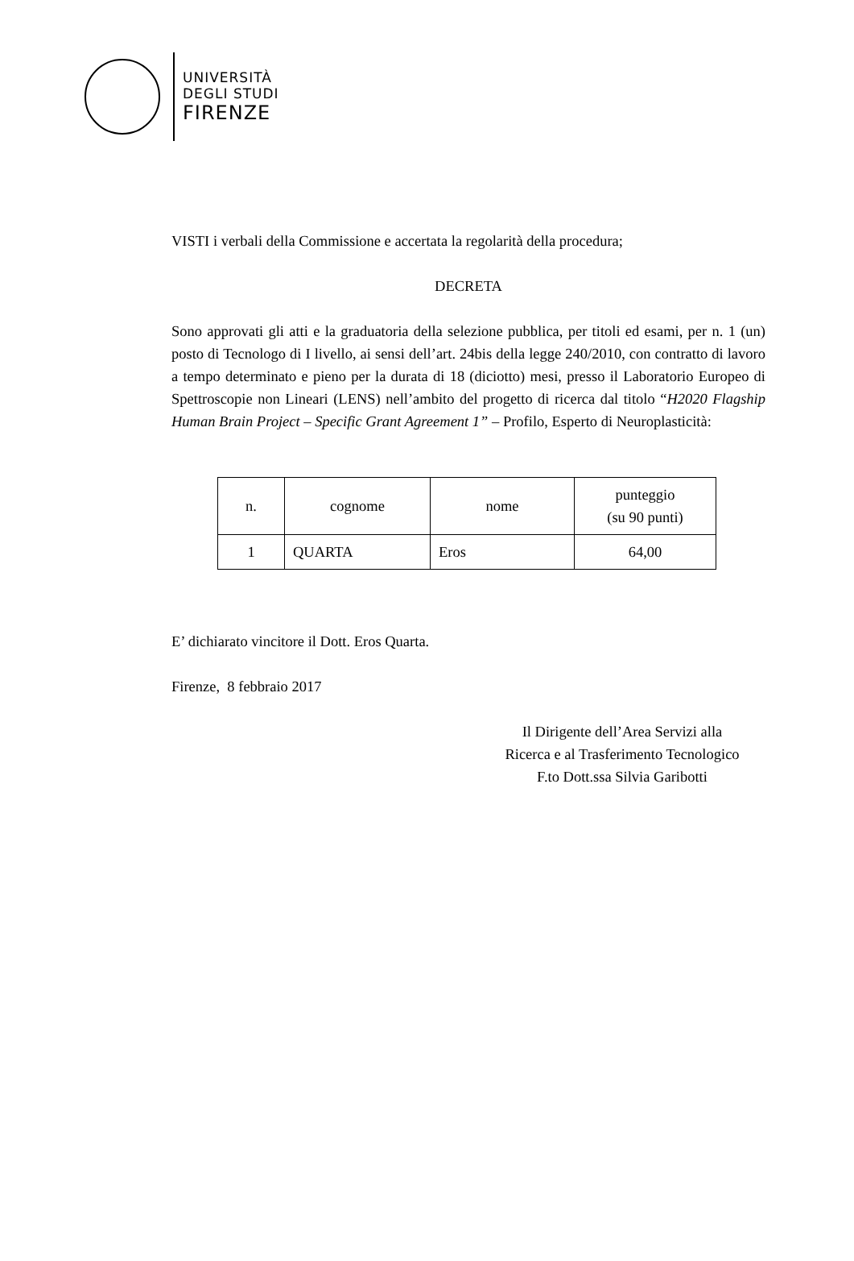UNIVERSITÀ
DEGLI STUDI
FIRENZE
VISTI i verbali della Commissione e accertata la regolarità della procedura;
DECRETA
Sono approvati gli atti e la graduatoria della selezione pubblica, per titoli ed esami, per n. 1 (un) posto di Tecnologo di I livello, ai sensi dell’art. 24bis della legge 240/2010, con contratto di lavoro a tempo determinato e pieno per la durata di 18 (diciotto) mesi, presso il Laboratorio Europeo di Spettroscopie non Lineari (LENS) nell’ambito del progetto di ricerca dal titolo “H2020 Flagship Human Brain Project – Specific Grant Agreement 1” – Profilo, Esperto di Neuroplasticità:
| n. | cognome | nome | punteggio (su 90 punti) |
| --- | --- | --- | --- |
| 1 | QUARTA | Eros | 64,00 |
E’ dichiarato vincitore il Dott. Eros Quarta.
Firenze, 8 febbraio 2017
Il Dirigente dell’Area Servizi alla
Ricerca e al Trasferimento Tecnologico
F.to Dott.ssa Silvia Garibotti